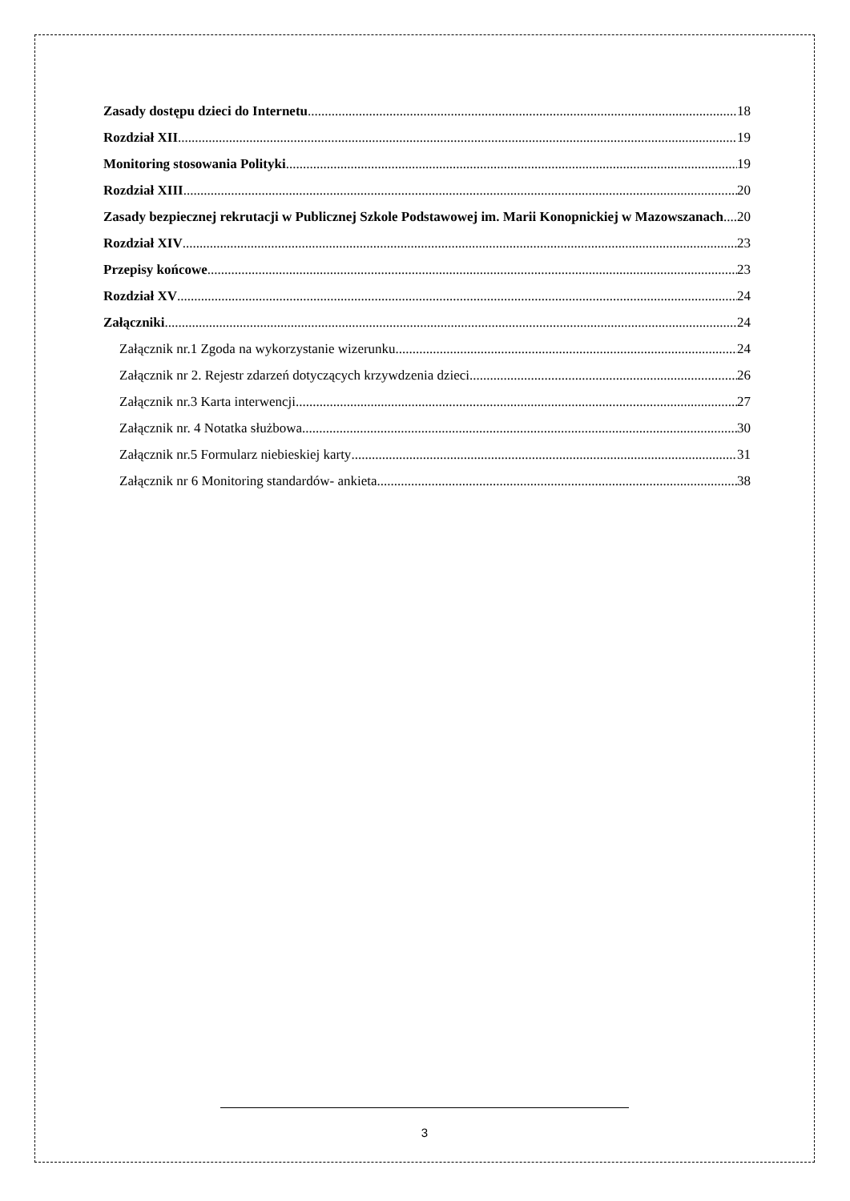Zasady dostępu dzieci do Internetu 18
Rozdział XII 19
Monitoring stosowania Polityki 19
Rozdział XIII 20
Zasady bezpiecznej rekrutacji w Publicznej Szkole Podstawowej im. Marii Konopnickiej w Mazowszanach 20
Rozdział XIV 23
Przepisy końcowe 23
Rozdział XV 24
Załączniki 24
Załącznik nr.1 Zgoda na wykorzystanie wizerunku 24
Załącznik nr 2. Rejestr zdarzeń dotyczących krzywdzenia dzieci 26
Załącznik nr.3 Karta interwencji 27
Załącznik nr. 4 Notatka służbowa 30
Załącznik nr.5 Formularz niebieskiej karty 31
Załącznik nr 6 Monitoring standardów- ankieta 38
3